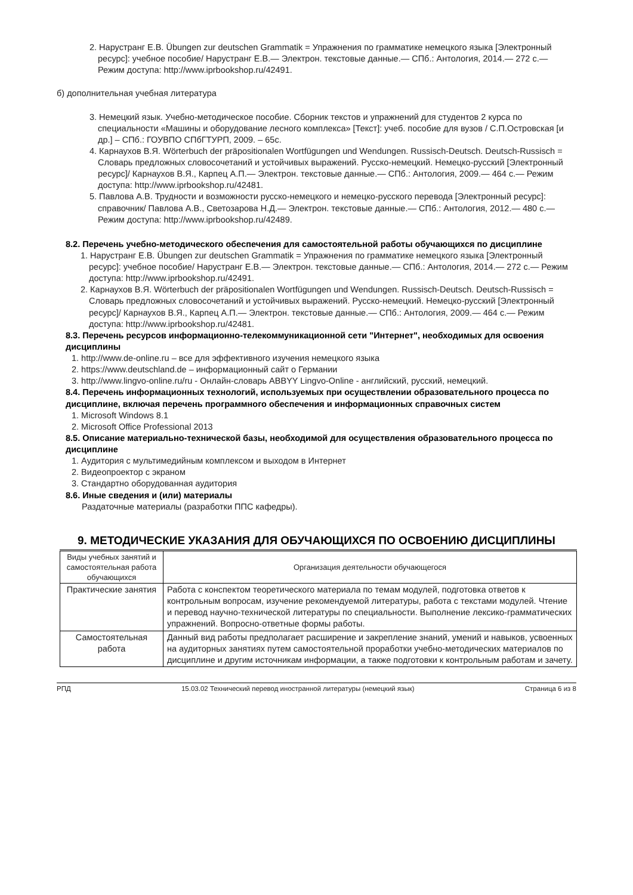2. Нарустранг Е.В. Übungen zur deutschen Grammatik = Упражнения по грамматике немецкого языка [Электронный ресурс]: учебное пособие/ Нарустранг Е.В.— Электрон. текстовые данные.— СПб.: Антология, 2014.— 272 с.— Режим доступа: http://www.iprbookshop.ru/42491.
б) дополнительная учебная литература
3. Немецкий язык. Учебно-методическое пособие. Сборник текстов и упражнений для студентов 2 курса по специальности «Машины и оборудование лесного комплекса» [Текст]: учеб. пособие для вузов / С.П.Островская [и др.] – СПб.: ГОУВПО СПбГТУРП, 2009. – 65с.
4. Карнаухов В.Я. Wörterbuch der präpositionalen Wortfügungen und Wendungen. Russisch-Deutsch. Deutsch-Russisch = Словарь предложных словосочетаний и устойчивых выражений. Русско-немецкий. Немецко-русский [Электронный ресурс]/ Карнаухов В.Я., Карпец А.П.— Электрон. текстовые данные.— СПб.: Антология, 2009.— 464 с.— Режим доступа: http://www.iprbookshop.ru/42481.
5. Павлова А.В. Трудности и возможности русско-немецкого и немецко-русского перевода [Электронный ресурс]: справочник/ Павлова А.В., Светозарова Н.Д.— Электрон. текстовые данные.— СПб.: Антология, 2012.— 480 с.— Режим доступа: http://www.iprbookshop.ru/42489.
8.2. Перечень учебно-методического обеспечения для самостоятельной работы обучающихся по дисциплине
1. Нарустранг Е.В. Übungen zur deutschen Grammatik = Упражнения по грамматике немецкого языка [Электронный ресурс]: учебное пособие/ Нарустранг Е.В.— Электрон. текстовые данные.— СПб.: Антология, 2014.— 272 с.— Режим доступа: http://www.iprbookshop.ru/42491.
2. Карнаухов В.Я. Wörterbuch der präpositionalen Wortfügungen und Wendungen. Russisch-Deutsch. Deutsch-Russisch = Словарь предложных словосочетаний и устойчивых выражений. Русско-немецкий. Немецко-русский [Электронный ресурс]/ Карнаухов В.Я., Карпец А.П.— Электрон. текстовые данные.— СПб.: Антология, 2009.— 464 с.— Режим доступа: http://www.iprbookshop.ru/42481.
8.3. Перечень ресурсов информационно-телекоммуникационной сети "Интернет", необходимых для освоения дисциплины
1. http://www.de-online.ru – все для эффективного изучения немецкого языка
2. https://www.deutschland.de – информационный сайт о Германии
3. http://www.lingvo-online.ru/ru - Онлайн-словарь ABBYY Lingvo-Online - английский, русский, немецкий.
8.4. Перечень информационных технологий, используемых при осуществлении образовательного процесса по дисциплине, включая перечень программного обеспечения и информационных справочных систем
1. Microsoft Windows 8.1
2. Microsoft Office Professional 2013
8.5. Описание материально-технической базы, необходимой для осуществления образовательного процесса по дисциплине
1. Аудитория с мультимедийным комплексом и выходом в Интернет
2. Видеопроектор с экраном
3. Стандартно оборудованная аудитория
8.6. Иные сведения и (или) материалы
Раздаточные материалы (разработки ППС кафедры).
9. МЕТОДИЧЕСКИЕ УКАЗАНИЯ ДЛЯ ОБУЧАЮЩИХСЯ ПО ОСВОЕНИЮ ДИСЦИПЛИНЫ
| Виды учебных занятий и самостоятельная работа обучающихся | Организация деятельности обучающегося |
| --- | --- |
| Практические занятия | Работа с конспектом теоретического материала по темам модулей, подготовка ответов к контрольным вопросам, изучение рекомендуемой литературы, работа с текстами модулей. Чтение и перевод научно-технической литературы по специальности. Выполнение лексико-грамматических упражнений. Вопросно-ответные формы работы. |
| Самостоятельная работа | Данный вид работы предполагает расширение и закрепление знаний, умений и навыков, усвоенных на аудиторных занятиях путем самостоятельной проработки учебно-методических материалов по дисциплине и другим источникам информации, а также подготовки к контрольным работам и зачету. |
РПД 15.03.02 Технический перевод иностранной литературы (немецкий язык) Страница 6 из 8